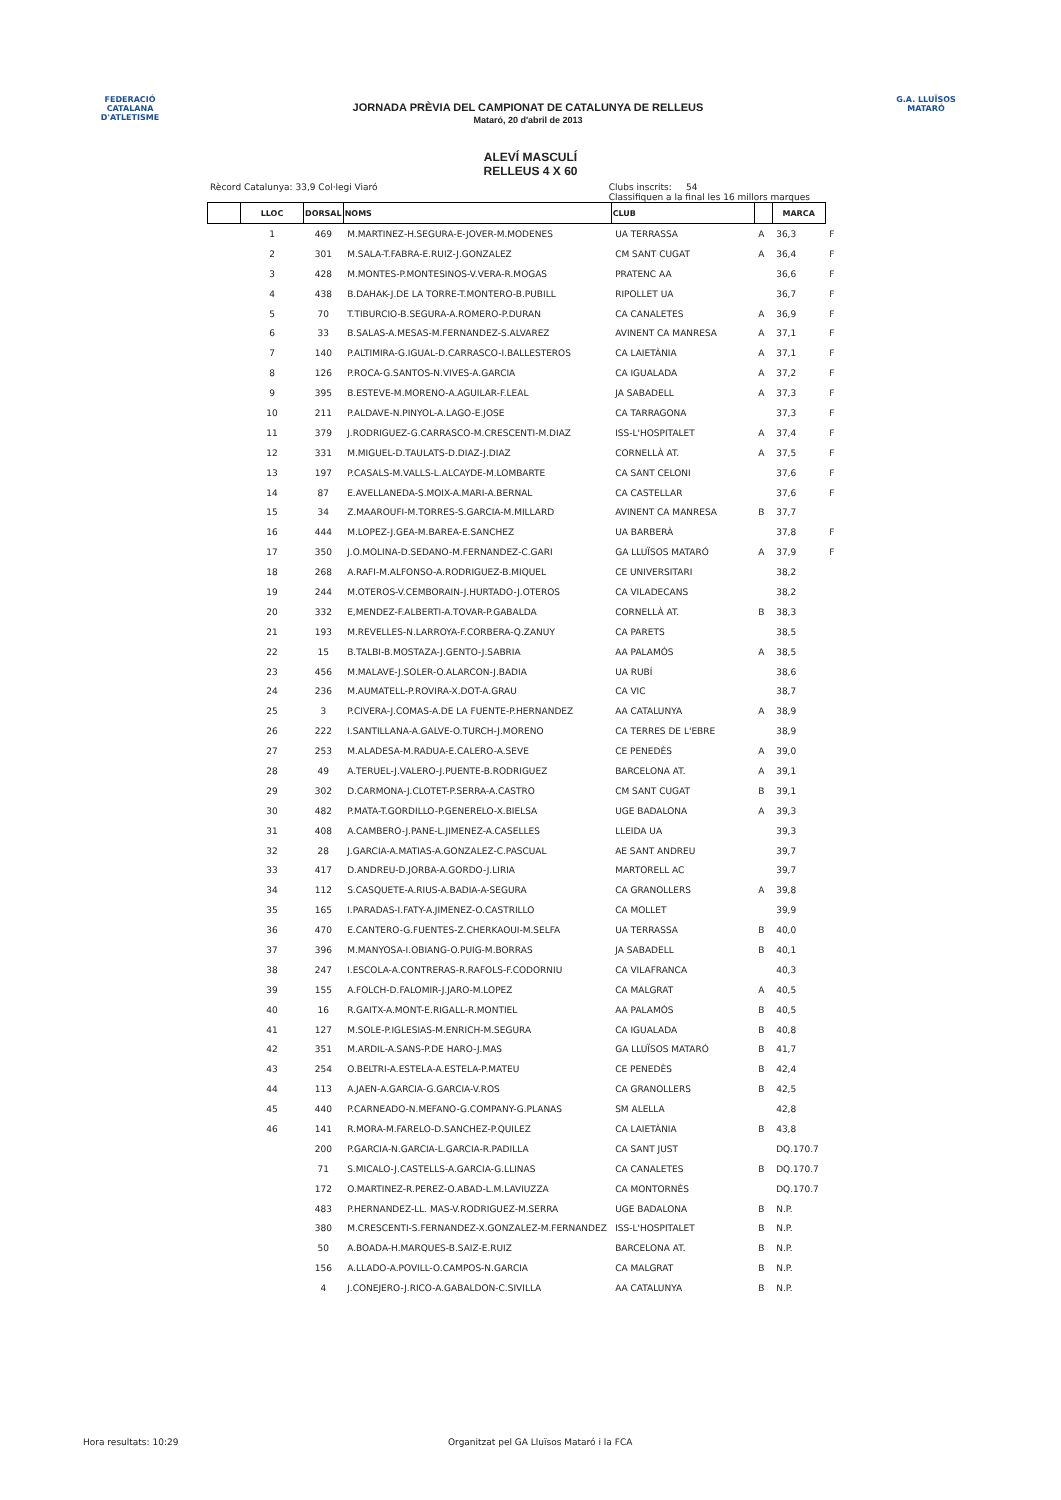FEDERACIÓ CATALANA D'ATLETISME
JORNADA PRÈVIA DEL CAMPIONAT DE CATALUNYA DE RELLEUS
Mataró, 20 d'abril de 2013
G.A. LLUÏSOS MATARÓ
ALEVÍ MASCULÍ
RELLEUS 4 X 60
Rècord Catalunya: 33,9 Col·legi Viaró Clubs inscrits: 54
Classifiquen a la final les 16 millors marques
| | LLOC | DORSAL | NOMS | CLUB | | MARCA | |
| | 1 | 469 | M.MARTINEZ-H.SEGURA-E-JOVER-M.MODENES | UA TERRASSA | A | 36,3 | F |
| | 2 | 301 | M.SALA-T.FABRA-E.RUIZ-J.GONZALEZ | CM SANT CUGAT | A | 36,4 | F |
| | 3 | 428 | M.MONTES-P.MONTESINOS-V.VERA-R.MOGAS | PRATENC AA | | 36,6 | F |
| | 4 | 438 | B.DAHAK-J.DE LA TORRE-T.MONTERO-B.PUBILL | RIPOLLET UA | | 36,7 | F |
| | 5 | 70 | T.TIBURCIO-B.SEGURA-A.ROMERO-P.DURAN | CA CANALETES | A | 36,9 | F |
| | 6 | 33 | B.SALAS-A.MESAS-M.FERNANDEZ-S.ALVAREZ | AVINENT CA MANRESA | A | 37,1 | F |
| | 7 | 140 | P.ALTIMIRA-G.IGUAL-D.CARRASCO-I.BALLESTEROS | CA LAIETÀNIA | A | 37,1 | F |
| | 8 | 126 | P.ROCA-G.SANTOS-N.VIVES-A.GARCIA | CA IGUALADA | A | 37,2 | F |
| | 9 | 395 | B.ESTEVE-M.MORENO-A.AGUILAR-F.LEAL | JA SABADELL | A | 37,3 | F |
| | 10 | 211 | P.ALDAVE-N.PINYOL-A.LAGO-E.JOSE | CA TARRAGONA | | 37,3 | F |
| | 11 | 379 | J.RODRIGUEZ-G.CARRASCO-M.CRESCENTI-M.DIAZ | ISS-L'HOSPITALET | A | 37,4 | F |
| | 12 | 331 | M.MIGUEL-D.TAULATS-D.DIAZ-J.DIAZ | CORNELLÀ AT. | A | 37,5 | F |
| | 13 | 197 | P.CASALS-M.VALLS-L.ALCAYDE-M.LOMBARTE | CA SANT CELONI | | 37,6 | F |
| | 14 | 87 | E.AVELLANEDA-S.MOIX-A.MARI-A.BERNAL | CA CASTELLAR | | 37,6 | F |
| | 15 | 34 | Z.MAAROUFI-M.TORRES-S.GARCIA-M.MILLARD | AVINENT CA MANRESA | B | 37,7 | |
| | 16 | 444 | M.LOPEZ-J.GEA-M.BAREA-E.SANCHEZ | UA BARBERÀ | | 37,8 | F |
| | 17 | 350 | J.O.MOLINA-D.SEDANO-M.FERNANDEZ-C.GARI | GA LLUÏSOS MATARÓ | A | 37,9 | F |
| | 18 | 268 | A.RAFI-M.ALFONSO-A.RODRIGUEZ-B.MIQUEL | CE UNIVERSITARI | | 38,2 | |
| | 19 | 244 | M.OTEROS-V.CEMBORAIN-J.HURTADO-J.OTEROS | CA VILADECANS | | 38,2 | |
| | 20 | 332 | E,MENDEZ-F.ALBERTI-A.TOVAR-P.GABALDA | CORNELLÀ AT. | B | 38,3 | |
| | 21 | 193 | M.REVELLES-N.LARROYA-F.CORBERA-Q.ZANUY | CA PARETS | | 38,5 | |
| | 22 | 15 | B.TALBI-B.MOSTAZA-J.GENTO-J.SABRIA | AA PALAMÓS | A | 38,5 | |
| | 23 | 456 | M.MALAVE-J.SOLER-O.ALARCON-J.BADIA | UA RUBÍ | | 38,6 | |
| | 24 | 236 | M.AUMATELL-P.ROVIRA-X.DOT-A.GRAU | CA VIC | | 38,7 | |
| | 25 | 3 | P.CIVERA-J.COMAS-A.DE LA FUENTE-P.HERNANDEZ | AA CATALUNYA | A | 38,9 | |
| | 26 | 222 | I.SANTILLANA-A.GALVE-O.TURCH-J.MORENO | CA TERRES DE L'EBRE | | 38,9 | |
| | 27 | 253 | M.ALADESA-M.RADUA-E.CALERO-A.SEVE | CE PENEDÈS | A | 39,0 | |
| | 28 | 49 | A.TERUEL-J.VALERO-J.PUENTE-B.RODRIGUEZ | BARCELONA AT. | A | 39,1 | |
| | 29 | 302 | D.CARMONA-J.CLOTET-P.SERRA-A.CASTRO | CM SANT CUGAT | B | 39,1 | |
| | 30 | 482 | P.MATA-T.GORDILLO-P.GENERELO-X.BIELSA | UGE BADALONA | A | 39,3 | |
| | 31 | 408 | A.CAMBERO-J.PANE-L.JIMENEZ-A.CASELLES | LLEIDA UA | | 39,3 | |
| | 32 | 28 | J.GARCIA-A.MATIAS-A.GONZALEZ-C.PASCUAL | AE SANT ANDREU | | 39,7 | |
| | 33 | 417 | D.ANDREU-D.JORBA-A.GORDO-J.LIRIA | MARTORELL AC | | 39,7 | |
| | 34 | 112 | S.CASQUETE-A.RIUS-A.BADIA-A-SEGURA | CA GRANOLLERS | A | 39,8 | |
| | 35 | 165 | I.PARADAS-I.FATY-A.JIMENEZ-O.CASTRILLO | CA MOLLET | | 39,9 | |
| | 36 | 470 | E.CANTERO-G.FUENTES-Z.CHERKAOUI-M.SELFA | UA TERRASSA | B | 40,0 | |
| | 37 | 396 | M.MANYOSA-I.OBIANG-O.PUIG-M.BORRAS | JA SABADELL | B | 40,1 | |
| | 38 | 247 | I.ESCOLA-A.CONTRERAS-R.RAFOLS-F.CODORNIU | CA VILAFRANCA | | 40,3 | |
| | 39 | 155 | A.FOLCH-D.FALOMIR-J.JARO-M.LOPEZ | CA MALGRAT | A | 40,5 | |
| | 40 | 16 | R.GAITX-A.MONT-E.RIGALL-R.MONTIEL | AA PALAMÓS | B | 40,5 | |
| | 41 | 127 | M.SOLE-P.IGLESIAS-M.ENRICH-M.SEGURA | CA IGUALADA | B | 40,8 | |
| | 42 | 351 | M.ARDIL-A.SANS-P.DE HARO-J.MAS | GA LLUÏSOS MATARÓ | B | 41,7 | |
| | 43 | 254 | O.BELTRI-A.ESTELA-A.ESTELA-P.MATEU | CE PENEDÈS | B | 42,4 | |
| | 44 | 113 | A.JAEN-A.GARCIA-G.GARCIA-V.ROS | CA GRANOLLERS | B | 42,5 | |
| | 45 | 440 | P.CARNEADO-N.MEFANO-G.COMPANY-G.PLANAS | SM ALELLA | | 42,8 | |
| | 46 | 141 | R.MORA-M.FARELO-D.SANCHEZ-P.QUILEZ | CA LAIETÀNIA | B | 43,8 | |
| | | 200 | P.GARCIA-N.GARCIA-L.GARCIA-R.PADILLA | CA SANT JUST | | DQ.170.7 | |
| | | 71 | S.MICALO-J.CASTELLS-A.GARCIA-G.LLINAS | CA CANALETES | B | DQ.170.7 | |
| | | 172 | O.MARTINEZ-R.PEREZ-O.ABAD-L.M.LAVIUZZA | CA MONTORNÈS | | DQ.170.7 | |
| | | 483 | P.HERNANDEZ-LL. MAS-V.RODRIGUEZ-M.SERRA | UGE BADALONA | B | N.P. | |
| | | 380 | M.CRESCENTI-S.FERNANDEZ-X.GONZALEZ-M.FERNANDEZ | ISS-L'HOSPITALET | B | N.P. | |
| | | 50 | A.BOADA-H.MARQUES-B.SAIZ-E.RUIZ | BARCELONA AT. | B | N.P. | |
| | | 156 | A.LLADO-A.POVILL-O.CAMPOS-N.GARCIA | CA MALGRAT | B | N.P. | |
| | | 4 | J.CONEJERO-J.RICO-A.GABALDON-C.SIVILLA | AA CATALUNYA | B | N.P. | |
Hora resultats: 10:29 Organitzat pel GA Lluïsos Mataró i la FCA